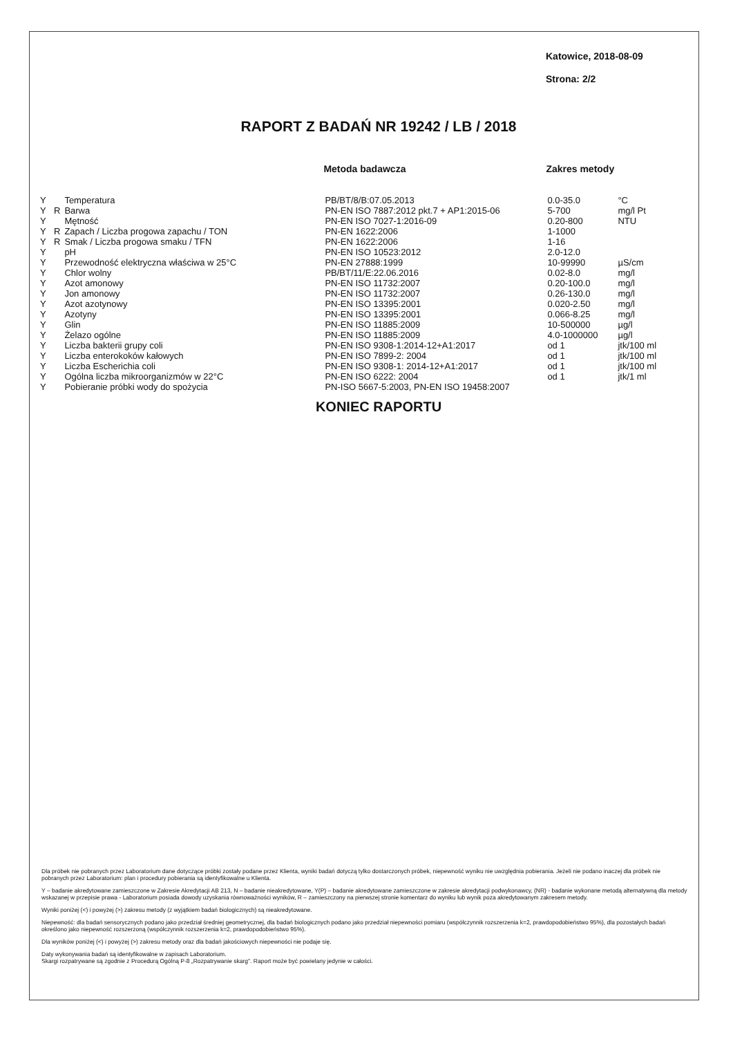Katowice, 2018-08-09
Strona: 2/2
RAPORT Z BADAŃ NR 19242 / LB / 2018
| | | | Metoda badawcza | Zakres metody | |
| --- | --- | --- | --- | --- | --- |
| Y | | Temperatura | PB/BT/8/B:07.05.2013 | 0.0-35.0 | °C |
| Y | R | Barwa | PN-EN ISO 7887:2012 pkt.7 + AP1:2015-06 | 5-700 | mg/l Pt |
| Y | | Mętność | PN-EN ISO 7027-1:2016-09 | 0.20-800 | NTU |
| Y | R | Zapach / Liczba progowa zapachu / TON | PN-EN 1622:2006 | 1-1000 | |
| Y | R | Smak / Liczba progowa smaku / TFN | PN-EN 1622:2006 | 1-16 | |
| Y | | pH | PN-EN ISO 10523:2012 | 2.0-12.0 | |
| Y | | Przewodność elektryczna właściwa w 25°C | PN-EN 27888:1999 | 10-99990 | µS/cm |
| Y | | Chlor wolny | PB/BT/11/E:22.06.2016 | 0.02-8.0 | mg/l |
| Y | | Azot amonowy | PN-EN ISO 11732:2007 | 0.20-100.0 | mg/l |
| Y | | Jon amonowy | PN-EN ISO 11732:2007 | 0.26-130.0 | mg/l |
| Y | | Azot azotynowy | PN-EN ISO 13395:2001 | 0.020-2.50 | mg/l |
| Y | | Azotyny | PN-EN ISO 13395:2001 | 0.066-8.25 | mg/l |
| Y | | Glin | PN-EN ISO 11885:2009 | 10-500000 | µg/l |
| Y | | Żelazo ogólne | PN-EN ISO 11885:2009 | 4.0-1000000 | µg/l |
| Y | | Liczba bakterii grupy coli | PN-EN ISO 9308-1:2014-12+A1:2017 | od 1 | jtk/100 ml |
| Y | | Liczba enterokoków kałowych | PN-EN ISO 7899-2: 2004 | od 1 | jtk/100 ml |
| Y | | Liczba Escherichia coli | PN-EN ISO 9308-1: 2014-12+A1:2017 | od 1 | jtk/100 ml |
| Y | | Ogólna liczba mikroorganizmów w 22°C | PN-EN ISO 6222: 2004 | od 1 | jtk/1 ml |
| Y | | Pobieranie próbki wody do spożycia | PN-ISO 5667-5:2003, PN-EN ISO 19458:2007 | | |
KONIEC RAPORTU
Dla próbek nie pobranych przez Laboratorium dane dotyczące próbki zostały podane przez Klienta, wyniki badań dotyczą tylko dostarczonych próbek, niepewność wyniku nie uwzględnia pobierania. Jeżeli nie podano inaczej dla próbek nie pobranych przez Laboratorium: plan i procedury pobierania są identyfikowalne u Klienta.
Y – badanie akredytowane zamieszczone w Zakresie Akredytacji AB 213, N – badanie nieakredytowane, Y(P) – badanie akredytowane zamieszczone w zakresie akredytacji podwykonawcy, (NR) - badanie wykonane metodą alternatywną dla metody wskazanej w przepisie prawa - Laboratorium posiada dowody uzyskania równoważności wyników, R – zamieszczony na pierwszej stronie komentarz do wyniku lub wynik poza akredytowanym zakresem metody.
Wyniki poniżej (<) i powyżej (>) zakresu metody (z wyjątkiem badań biologicznych) są nieakredytowane.
Niepewność: dla badań sensorycznych podano jako przedział średniej geometrycznej, dla badań biologicznych podano jako przedział niepewności pomiaru (współczynnik rozszerzenia k=2, prawdopodobieństwo 95%), dla pozostałych badań określono jako niepewność rozszerzoną (współczynnik rozszerzenia k=2, prawdopodobieństwo 95%).
Dla wyników poniżej (<) i powyżej (>) zakresu metody oraz dla badań jakościowych niepewności nie podaje się.
Daty wykonywania badań są identyfikowalne w zapisach Laboratorium.
Skargi rozpatrywane są zgodnie z Procedurą Ogólną P-8 „Rozpatrywanie skarg". Raport może być powielany jedynie w całości.